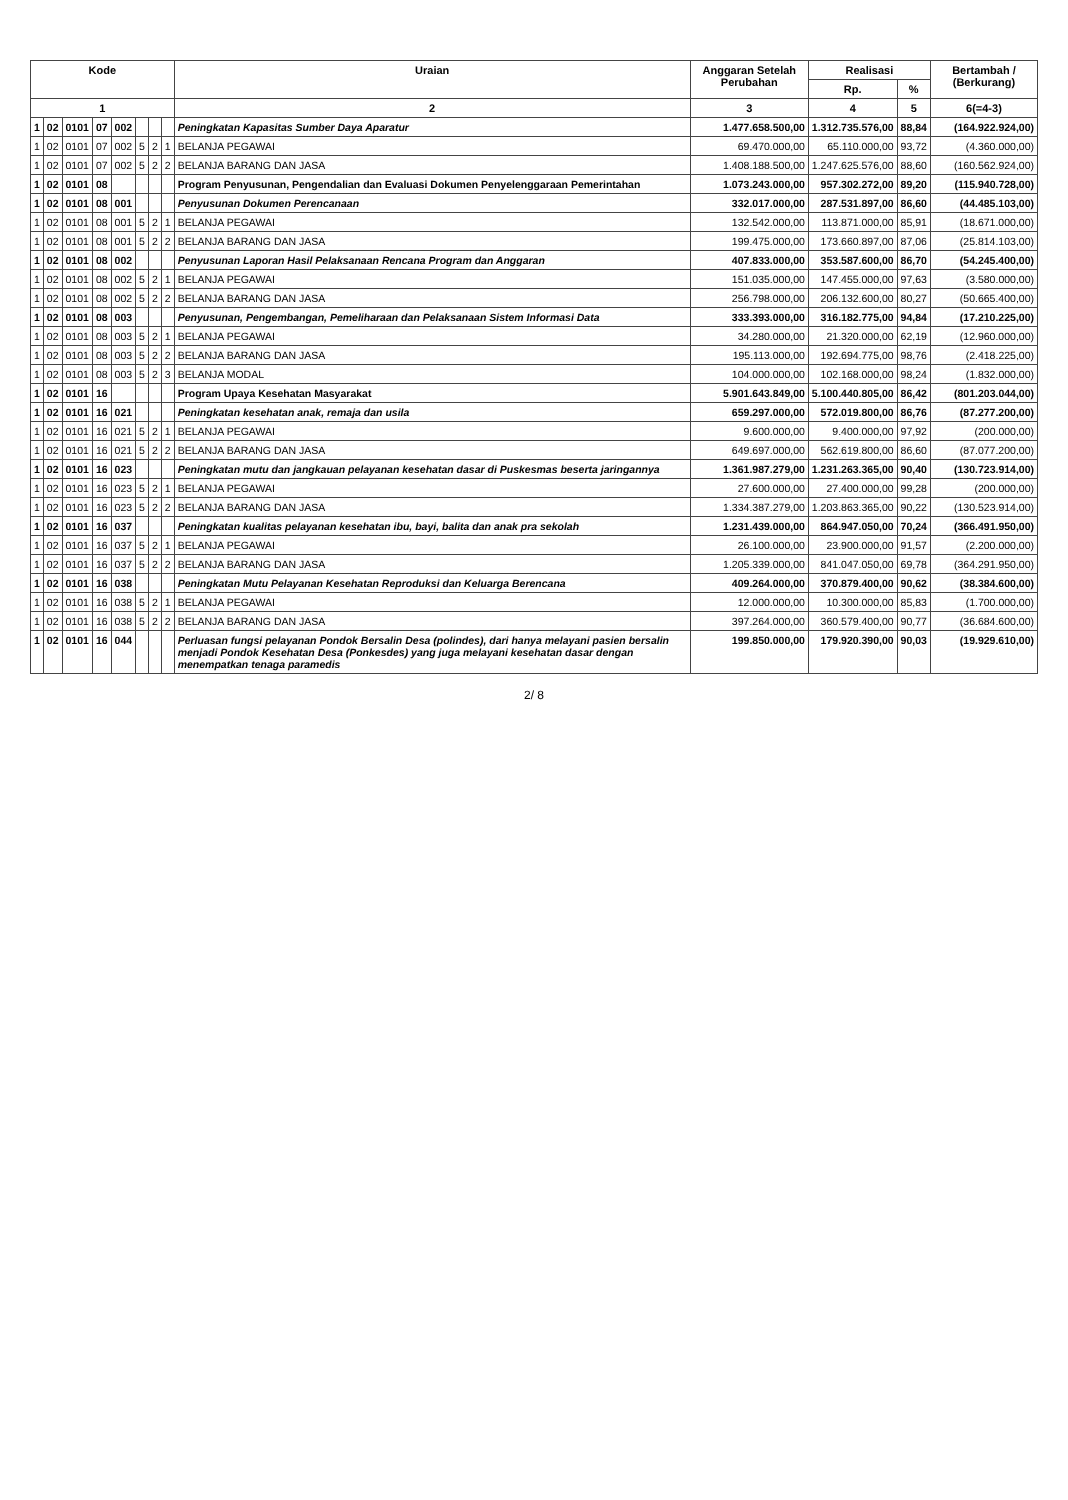| Kode | | | | | | | | Uraian | Anggaran Setelah Perubahan | Realisasi | | Bertambah / (Berkurang) |
| --- | --- | --- | --- | --- | --- | --- | --- | --- | --- | --- | --- | --- |
| | | | | | | | | | | Rp. | % | |
| 1 | | | | | | | | 2 | 3 | 4 | 5 | 6(=4-3) |
| 1 | 02 | 0101 | 07 | 002 | | | | Peningkatan Kapasitas Sumber Daya Aparatur | 1.477.658.500,00 | 1.312.735.576,00 | 88,84 | (164.922.924,00) |
| 1 | 02 | 0101 | 07 | 002 | 5 | 2 | 1 | BELANJA PEGAWAI | 69.470.000,00 | 65.110.000,00 | 93,72 | (4.360.000,00) |
| 1 | 02 | 0101 | 07 | 002 | 5 | 2 | 2 | BELANJA BARANG DAN JASA | 1.408.188.500,00 | 1.247.625.576,00 | 88,60 | (160.562.924,00) |
| 1 | 02 | 0101 | 08 | | | | | Program Penyusunan, Pengendalian dan Evaluasi Dokumen Penyelenggaraan Pemerintahan | 1.073.243.000,00 | 957.302.272,00 | 89,20 | (115.940.728,00) |
| 1 | 02 | 0101 | 08 | 001 | | | | Penyusunan Dokumen Perencanaan | 332.017.000,00 | 287.531.897,00 | 86,60 | (44.485.103,00) |
| 1 | 02 | 0101 | 08 | 001 | 5 | 2 | 1 | BELANJA PEGAWAI | 132.542.000,00 | 113.871.000,00 | 85,91 | (18.671.000,00) |
| 1 | 02 | 0101 | 08 | 001 | 5 | 2 | 2 | BELANJA BARANG DAN JASA | 199.475.000,00 | 173.660.897,00 | 87,06 | (25.814.103,00) |
| 1 | 02 | 0101 | 08 | 002 | | | | Penyusunan Laporan Hasil Pelaksanaan Rencana Program dan Anggaran | 407.833.000,00 | 353.587.600,00 | 86,70 | (54.245.400,00) |
| 1 | 02 | 0101 | 08 | 002 | 5 | 2 | 1 | BELANJA PEGAWAI | 151.035.000,00 | 147.455.000,00 | 97,63 | (3.580.000,00) |
| 1 | 02 | 0101 | 08 | 002 | 5 | 2 | 2 | BELANJA BARANG DAN JASA | 256.798.000,00 | 206.132.600,00 | 80,27 | (50.665.400,00) |
| 1 | 02 | 0101 | 08 | 003 | | | | Penyusunan, Pengembangan, Pemeliharaan dan Pelaksanaan Sistem Informasi Data | 333.393.000,00 | 316.182.775,00 | 94,84 | (17.210.225,00) |
| 1 | 02 | 0101 | 08 | 003 | 5 | 2 | 1 | BELANJA PEGAWAI | 34.280.000,00 | 21.320.000,00 | 62,19 | (12.960.000,00) |
| 1 | 02 | 0101 | 08 | 003 | 5 | 2 | 2 | BELANJA BARANG DAN JASA | 195.113.000,00 | 192.694.775,00 | 98,76 | (2.418.225,00) |
| 1 | 02 | 0101 | 08 | 003 | 5 | 2 | 3 | BELANJA MODAL | 104.000.000,00 | 102.168.000,00 | 98,24 | (1.832.000,00) |
| 1 | 02 | 0101 | 16 | | | | | Program Upaya Kesehatan Masyarakat | 5.901.643.849,00 | 5.100.440.805,00 | 86,42 | (801.203.044,00) |
| 1 | 02 | 0101 | 16 | 021 | | | | Peningkatan kesehatan anak, remaja dan usila | 659.297.000,00 | 572.019.800,00 | 86,76 | (87.277.200,00) |
| 1 | 02 | 0101 | 16 | 021 | 5 | 2 | 1 | BELANJA PEGAWAI | 9.600.000,00 | 9.400.000,00 | 97,92 | (200.000,00) |
| 1 | 02 | 0101 | 16 | 021 | 5 | 2 | 2 | BELANJA BARANG DAN JASA | 649.697.000,00 | 562.619.800,00 | 86,60 | (87.077.200,00) |
| 1 | 02 | 0101 | 16 | 023 | | | | Peningkatan mutu dan jangkauan pelayanan kesehatan dasar di Puskesmas beserta jaringannya | 1.361.987.279,00 | 1.231.263.365,00 | 90,40 | (130.723.914,00) |
| 1 | 02 | 0101 | 16 | 023 | 5 | 2 | 1 | BELANJA PEGAWAI | 27.600.000,00 | 27.400.000,00 | 99,28 | (200.000,00) |
| 1 | 02 | 0101 | 16 | 023 | 5 | 2 | 2 | BELANJA BARANG DAN JASA | 1.334.387.279,00 | 1.203.863.365,00 | 90,22 | (130.523.914,00) |
| 1 | 02 | 0101 | 16 | 037 | | | | Peningkatan kualitas pelayanan kesehatan ibu, bayi, balita dan anak pra sekolah | 1.231.439.000,00 | 864.947.050,00 | 70,24 | (366.491.950,00) |
| 1 | 02 | 0101 | 16 | 037 | 5 | 2 | 1 | BELANJA PEGAWAI | 26.100.000,00 | 23.900.000,00 | 91,57 | (2.200.000,00) |
| 1 | 02 | 0101 | 16 | 037 | 5 | 2 | 2 | BELANJA BARANG DAN JASA | 1.205.339.000,00 | 841.047.050,00 | 69,78 | (364.291.950,00) |
| 1 | 02 | 0101 | 16 | 038 | | | | Peningkatan Mutu Pelayanan Kesehatan Reproduksi dan Keluarga Berencana | 409.264.000,00 | 370.879.400,00 | 90,62 | (38.384.600,00) |
| 1 | 02 | 0101 | 16 | 038 | 5 | 2 | 1 | BELANJA PEGAWAI | 12.000.000,00 | 10.300.000,00 | 85,83 | (1.700.000,00) |
| 1 | 02 | 0101 | 16 | 038 | 5 | 2 | 2 | BELANJA BARANG DAN JASA | 397.264.000,00 | 360.579.400,00 | 90,77 | (36.684.600,00) |
| 1 | 02 | 0101 | 16 | 044 | | | | Perluasan fungsi pelayanan Pondok Bersalin Desa (polindes), dari hanya melayani pasien bersalin menjadi Pondok Kesehatan Desa (Ponkesdes) yang juga melayani kesehatan dasar dengan menempatkan tenaga paramedis | 199.850.000,00 | 179.920.390,00 | 90,03 | (19.929.610,00) |
2/ 8